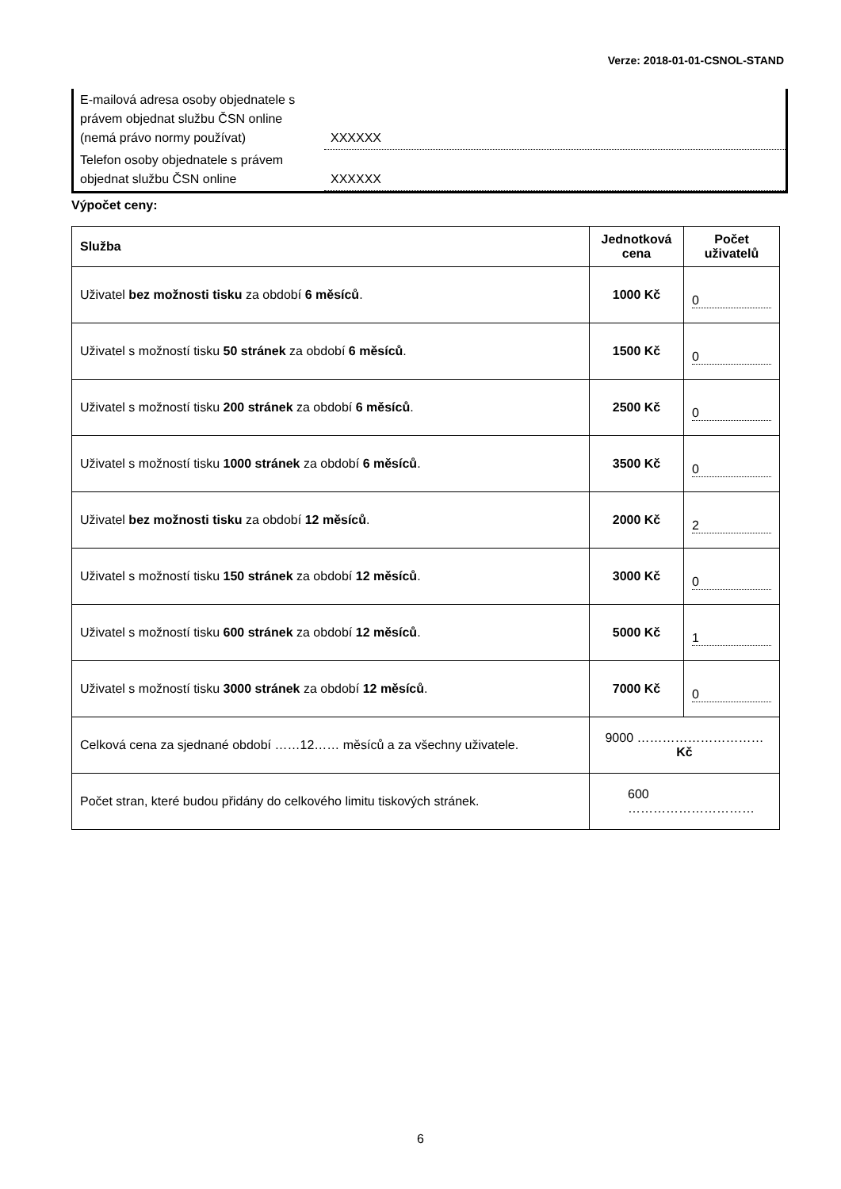Verze: 2018-01-01-CSNOL-STAND
| E-mailová adresa osoby objednatele s právem objednat službu ČSN online (nemá právo normy používat) | XXXXXX |
| Telefon osoby objednatele s právem objednat službu ČSN online | XXXXXX |
Výpočet ceny:
| Služba | Jednotková cena | Počet uživatelů |
| --- | --- | --- |
| Uživatel bez možnosti tisku za období 6 měsíců . | 1000 Kč | 0 |
| Uživatel s možností tisku 50 stránek za období 6 měsíců . | 1500 Kč | 0 |
| Uživatel s možností tisku 200 stránek za období 6 měsíců . | 2500 Kč | 0 |
| Uživatel s možností tisku 1000 stránek za období 6 měsíců . | 3500 Kč | 0 |
| Uživatel bez možnosti tisku za období 12 měsíců . | 2000 Kč | 2 |
| Uživatel s možností tisku 150 stránek za období 12 měsíců . | 3000 Kč | 0 |
| Uživatel s možností tisku 600 stránek za období 12 měsíců . | 5000 Kč | 1 |
| Uživatel s možností tisku 3000 stránek za období 12 měsíců . | 7000 Kč | 0 |
| Celková cena za sjednané období ……12…… měsíců a za všechny uživatele. | 9000 ………………………… Kč | |
| Počet stran, které budou přidány do celkového limitu tiskových stránek. | 600 ………………………… | |
6